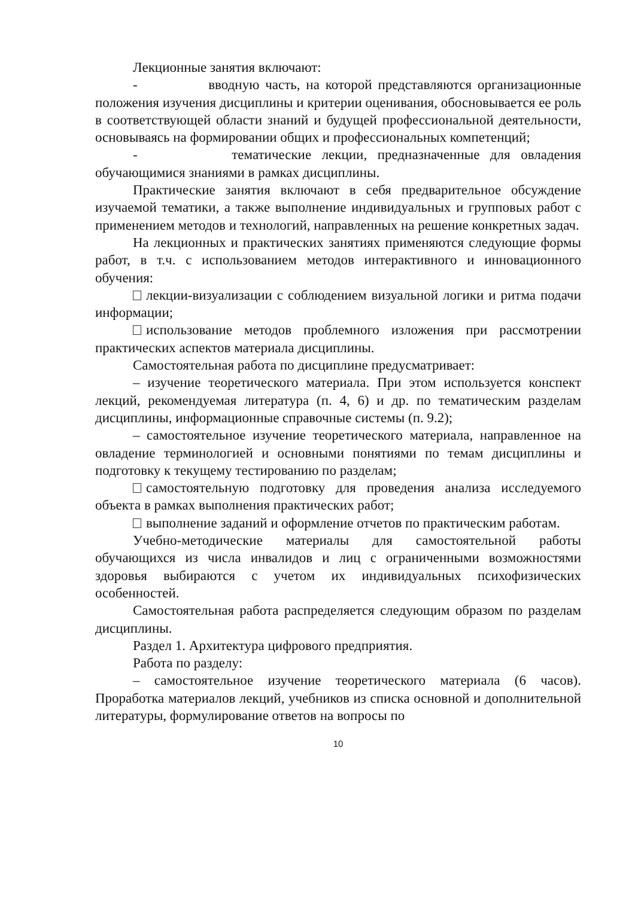Лекционные занятия включают:
- вводную часть, на которой представляются организационные положения изучения дисциплины и критерии оценивания, обосновывается ее роль в соответствующей области знаний и будущей профессиональной деятельности, основываясь на формировании общих и профессиональных компетенций;
- тематические лекции, предназначенные для овладения обучающимися знаниями в рамках дисциплины.
Практические занятия включают в себя предварительное обсуждение изучаемой тематики, а также выполнение индивидуальных и групповых работ с применением методов и технологий, направленных на решение конкретных задач.
На лекционных и практических занятиях применяются следующие формы работ, в т.ч. с использованием методов интерактивного и инновационного обучения:
лекции-визуализации с соблюдением визуальной логики и ритма подачи информации;
использование методов проблемного изложения при рассмотрении практических аспектов материала дисциплины.
Самостоятельная работа по дисциплине предусматривает:
– изучение теоретического материала. При этом используется конспект лекций, рекомендуемая литература (п. 4, 6) и др. по тематическим разделам дисциплины, информационные справочные системы (п. 9.2);
– самостоятельное изучение теоретического материала, направленное на овладение терминологией и основными понятиями по темам дисциплины и подготовку к текущему тестированию по разделам;
самостоятельную подготовку для проведения анализа исследуемого объекта в рамках выполнения практических работ;
выполнение заданий и оформление отчетов по практическим работам.
Учебно-методические материалы для самостоятельной работы обучающихся из числа инвалидов и лиц с ограниченными возможностями здоровья выбираются с учетом их индивидуальных психофизических особенностей.
Самостоятельная работа распределяется следующим образом по разделам дисциплины.
Раздел 1. Архитектура цифрового предприятия.
Работа по разделу:
– самостоятельное изучение теоретического материала (6 часов). Проработка материалов лекций, учебников из списка основной и дополнительной литературы, формулирование ответов на вопросы по
10